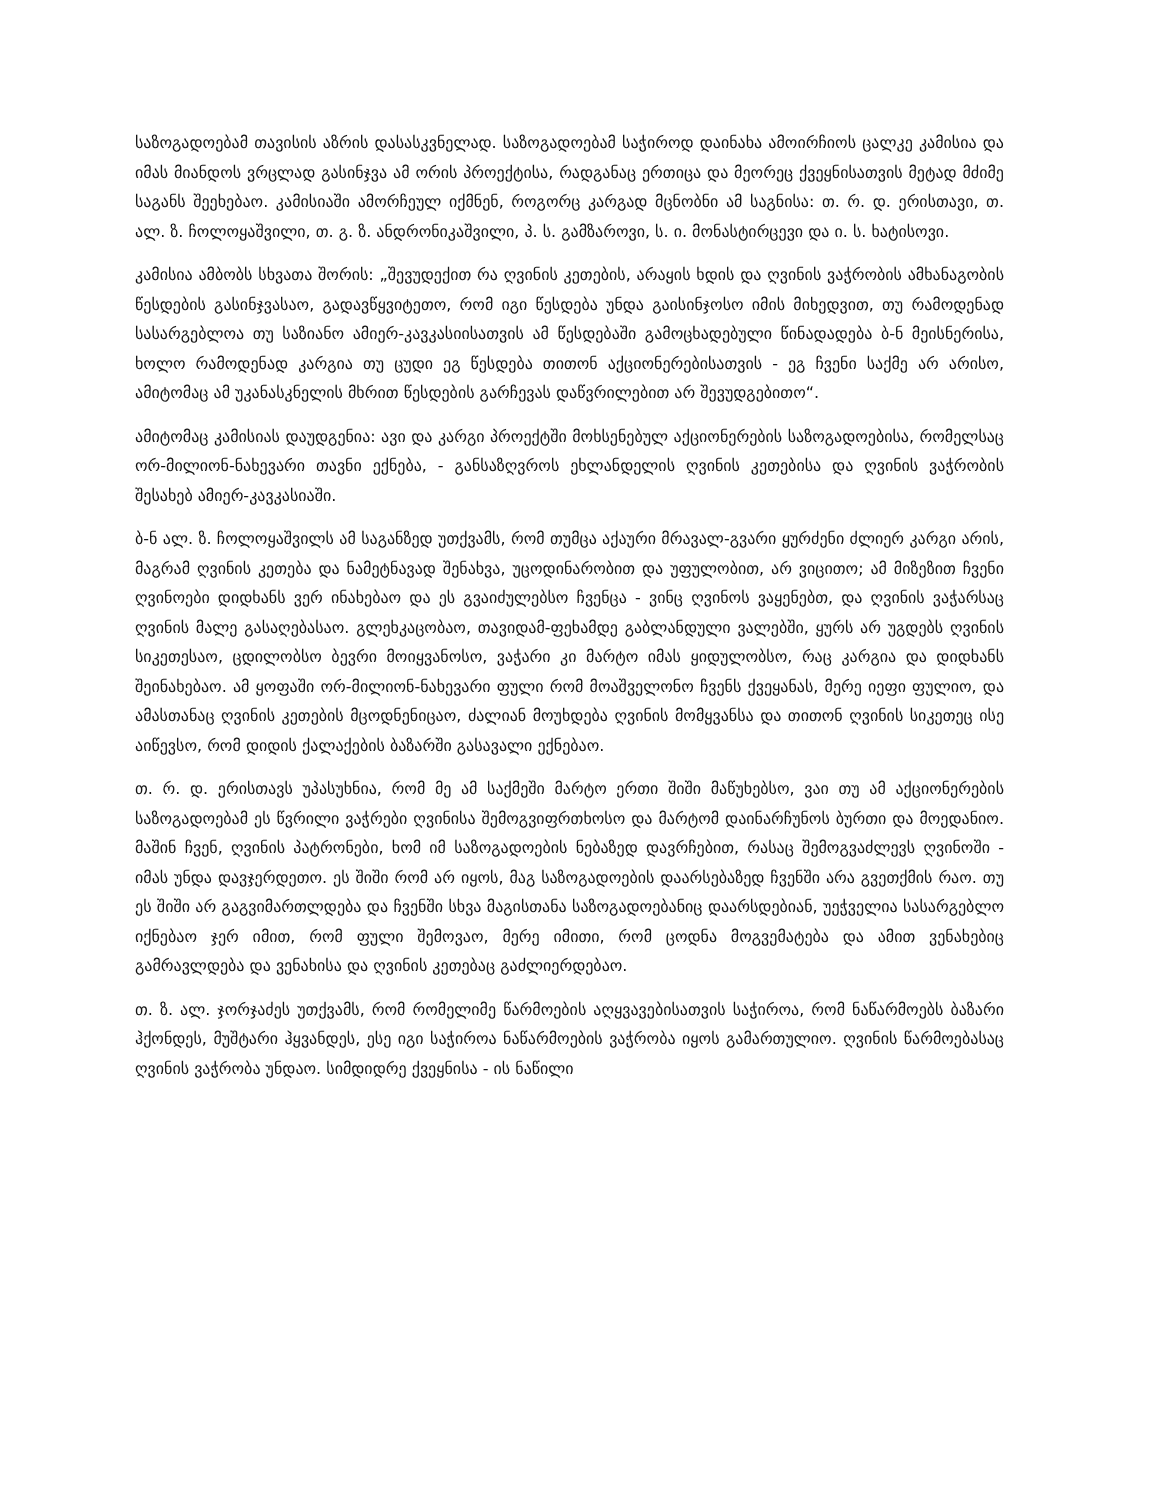საზოგადოებამ თავისის აზრის დასასკვნელად. საზოგადოებამ საჭიროდ დაინახა ამოირჩიოს ცალკე კამისია და იმას მიანდოს ვრცლად გასინჯვა ამ ორის პროექტისა, რადგანაც ერთიცა და მეორეც ქვეყნისათვის მეტად მძიმე საგანს შეეხებაო. კამისიაში ამორჩეულ იქმნენ, როგორც კარგად მცნობნი ამ საგნისა: თ. რ. დ. ერისთავი, თ. ალ. ზ. ჩოლოყაშვილი, თ. გ. ზ. ანდრონიკაშვილი, პ. ს. გამზაროვი, ს. ი. მონასტირცევი და ი. ს. ხატისოვი.
კამისია ამბობს სხვათა შორის: „შევუდექით რა ღვინის კეთების, არაყის ხდის და ღვინის ვაჭრობის ამხანაგობის წესდების გასინჯვასაო, გადავწყვიტეთო, რომ იგი წესდება უნდა გაისინჯოსო იმის მიხედვით, თუ რამოდენად სასარგებლოა თუ საზიანო ამიერ-კავკასიისათვის ამ წესდებაში გამოცხადებული წინადადება ბ-ნ მეისნერისა, ხოლო რამოდენად კარგია თუ ცუდი ეგ წესდება თითონ აქციონერებისათვის - ეგ ჩვენი საქმე არ არისო, ამიტომაც ამ უკანასკნელის მხრით წესდების გარჩევას დაწვრილებით არ შევუდგებითო“.
ამიტომაც კამისიას დაუდგენია: ავი და კარგი პროექტში მოხსენებულ აქციონერების საზოგადოებისა, რომელსაც ორ-მილიონ-ნახევარი თავნი ექნება, - განსაზღვროს ეხლანდელის ღვინის კეთებისა და ღვინის ვაჭრობის შესახებ ამიერ-კავკასიაში.
ბ-ნ ალ. ზ. ჩოლოყაშვილს ამ საგანზედ უთქვამს, რომ თუმცა აქაური მრავალ-გვარი ყურძენი ძლიერ კარგი არის, მაგრამ ღვინის კეთება და ნამეტნავად შენახვა, უცოდინარობით და უფულობით, არ ვიცითო; ამ მიზეზით ჩვენი ღვინოები დიდხანს ვერ ინახებაო და ეს გვაიძულებსო ჩვენცა - ვინც ღვინოს ვაყენებთ, და ღვინის ვაჭარსაც ღვინის მალე გასაღებასაო. გლეხკაცობაო, თავიდამ-ფეხამდე გაბლანდული ვალებში, ყურს არ უგდებს ღვინის სიკეთესაო, ცდილობსო ბევრი მოიყვანოსო, ვაჭარი კი მარტო იმას ყიდულობსო, რაც კარგია და დიდხანს შეინახებაო. ამ ყოფაში ორ-მილიონ-ნახევარი ფული რომ მოაშველონო ჩვენს ქვეყანას, მერე იეფი ფულიო, და ამასთანაც ღვინის კეთების მცოდნენიცაო, ძალიან მოუხდება ღვინის მომყვანსა და თითონ ღვინის სიკეთეც ისე აიწევსო, რომ დიდის ქალაქების ბაზარში გასავალი ექნებაო.
თ. რ. დ. ერისთავს უპასუხნია, რომ მე ამ საქმეში მარტო ერთი შიში მაწუხებსო, ვაი თუ ამ აქციონერების საზოგადოებამ ეს წვრილი ვაჭრები ღვინისა შემოგვიფრთხოსო და მარტომ დაინარჩუნოს ბურთი და მოედანიო. მაშინ ჩვენ, ღვინის პატრონები, ხომ იმ საზოგადოების ნებაზედ დავრჩებით, რასაც შემოგვაძლევს ღვინოში - იმას უნდა დავჯერდეთო. ეს შიში რომ არ იყოს, მაგ საზოგადოების დაარსებაზედ ჩვენში არა გვეთქმის რაო. თუ ეს შიში არ გაგვიმართლდება და ჩვენში სხვა მაგისთანა საზოგადოებანიც დაარსდებიან, უეჭველია სასარგებლო იქნებაო ჯერ იმით, რომ ფული შემოვაო, მერე იმითი, რომ ცოდნა მოგვემატება და ამით ვენახებიც გამრავლდება და ვენახისა და ღვინის კეთებაც გაძლიერდებაო.
თ. ზ. ალ. ჯორჯაძეს უთქვამს, რომ რომელიმე წარმოების აღყვავებისათვის საჭიროა, რომ ნაწარმოებს ბაზარი ჰქონდეს, მუშტარი ჰყვანდეს, ესე იგი საჭიროა ნაწარმოების ვაჭრობა იყოს გამართულიო. ღვინის წარმოებასაც ღვინის ვაჭრობა უნდაო. სიმდიდრე ქვეყნისა - ის ნაწილი